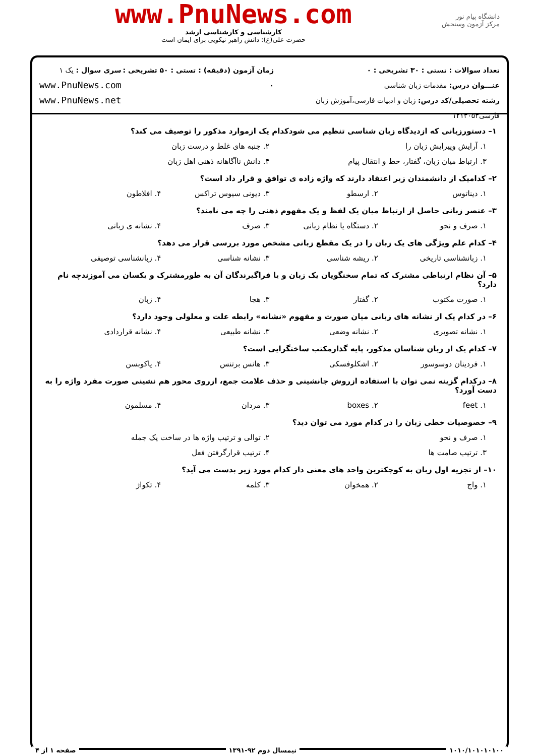دانشگاه پیام نور
مرکز آزمون وسنجش
www.PnuNews.com
کارشناسی و کارشناسی ارشد
حضرت علی(ع): دانش راهبر نیکویی برای ایمان است
تعداد سوالات : تستی : ۳۰ تشریحی : ۰
عنـــوان درس: مقدمات زبان شناسی
رشته تحصیلی/کد درس: زبان و ادبیات فارسی،آموزش زبان فارسی۱۲۱۳۰۵۳
زمان آزمون (دقیقه) : تستی : ۵۰ تشریحی : ۰
سری سوال : یک ۱
www.PnuNews.com
www.PnuNews.net
۱– دستورزبانی که ازدیدگاه زبان شناسی تنظیم می شودکدام یک ازموارد مذکور را توصیف می کند؟
۱. آرایش وپیرایش زبان را ۲. جنبه های غلط و درست زبان
۳. ارتباط میان زبان، گفتار، خط و انتقال پیام ۴. دانش ناآگاهانه ذهنی اهل زبان
۲– کدامیک از دانشمندان زیر اعتقاد دارند که واژه زاده ی توافق و قرار داد است؟
۱. دیناتوس ۲. ارسطو ۳. دیونی سیوس تراکس ۴. افلاطون
۳– عنصر زبانی حاصل از ارتباط میان یک لفظ و یک مفهوم ذهنی را چه می نامند؟
۱. صرف و نحو ۲. دستگاه یا نظام زبانی ۳. صرف ۴. نشانه ی زبانی
۴– کدام علم ویژگی های یک زبان را در یک مقطع زبانی مشخص مورد بررسی قرار می دهد؟
۱. زبانشناسی تاریخی ۲. ریشه شناسی ۳. نشانه شناسی ۴. زبانشناسی توصیفی
۵– آن نظام ارتباطی مشترک که تمام سخنگویان یک زبان و یا فراگیرندگان آن به طورمشترک و یکسان می آموزندچه نام دارد؟
۱. صورت مکتوب ۲. گفتار ۳. هجا ۴. زبان
۶– در کدام یک از نشانه های زبانی میان صورت و مفهوم «نشانه» رابطه علت و معلولی وجود دارد؟
۱. نشانه تصویری ۲. نشانه وضعی ۳. نشانه طبیعی ۴. نشانه قراردادی
۷– کدام یک از زبان شناسان مذکور، پایه گذارمکتب ساختگرایی است؟
۱. فردینان دوسوسور ۲. اشکلوفسکی ۳. هانس برتنس ۴. یاکوبسن
۸– درکدام گزینه نمی توان با استفاده ازروش جانشینی و حذف علامت جمع، ازروی محور هم نشینی صورت مفرد واژه را به دست آورد؟
۱. feet ۲. boxes ۳. مردان ۴. مسلمون
۹– خصوصیات خطی زبان را در کدام مورد می توان دید؟
۱. صرف و نحو ۲. توالی و ترتیب واژه ها در ساخت یک جمله
۳. ترتیب صامت ها ۴. ترتیب قرارگرفتن فعل
۱۰– از تجزیه اول زبان به کوچکترین واحد های معنی دار کدام مورد زیر بدست می آید؟
۱. واج ۲. همخوان ۳. کلمه ۴. تکواژ
۱۰۱۰/۱۰۱۰۱۰۱۰۰ نیمسال دوم ۹۲-۱۳۹۱ صفحه ۱ از ۴